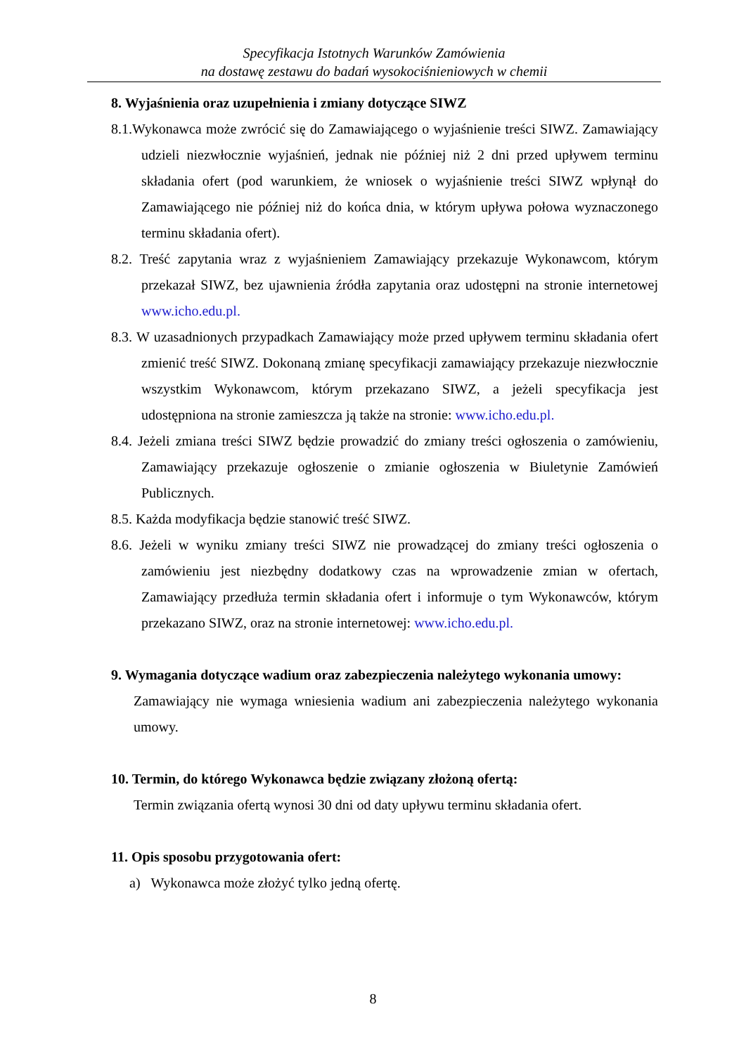Specyfikacja Istotnych Warunków Zamówienia
na dostawę zestawu do badań wysokociśnieniowych w chemii
8. Wyjaśnienia oraz uzupełnienia i zmiany dotyczące SIWZ
8.1.Wykonawca może zwrócić się do Zamawiającego o wyjaśnienie treści SIWZ. Zamawiający udzieli niezwłocznie wyjaśnień, jednak nie później niż 2 dni przed upływem terminu składania ofert (pod warunkiem, że wniosek o wyjaśnienie treści SIWZ wpłynął do Zamawiającego nie później niż do końca dnia, w którym upływa połowa wyznaczonego terminu składania ofert).
8.2. Treść zapytania wraz z wyjaśnieniem Zamawiający przekazuje Wykonawcom, którym przekazał SIWZ, bez ujawnienia źródła zapytania oraz udostępni na stronie internetowej www.icho.edu.pl.
8.3. W uzasadnionych przypadkach Zamawiający może przed upływem terminu składania ofert zmienić treść SIWZ. Dokonaną zmianę specyfikacji zamawiający przekazuje niezwłocznie wszystkim Wykonawcom, którym przekazano SIWZ, a jeżeli specyfikacja jest udostępniona na stronie zamieszcza ją także na stronie: www.icho.edu.pl.
8.4. Jeżeli zmiana treści SIWZ będzie prowadzić do zmiany treści ogłoszenia o zamówieniu, Zamawiający przekazuje ogłoszenie o zmianie ogłoszenia w Biuletynie Zamówień Publicznych.
8.5. Każda modyfikacja będzie stanowić treść SIWZ.
8.6. Jeżeli w wyniku zmiany treści SIWZ nie prowadzącej do zmiany treści ogłoszenia o zamówieniu jest niezbędny dodatkowy czas na wprowadzenie zmian w ofertach, Zamawiający przedłuża termin składania ofert i informuje o tym Wykonawców, którym przekazano SIWZ, oraz na stronie internetowej: www.icho.edu.pl.
9. Wymagania dotyczące wadium oraz zabezpieczenia należytego wykonania umowy:
Zamawiający nie wymaga wniesienia wadium ani zabezpieczenia należytego wykonania umowy.
10. Termin, do którego Wykonawca będzie związany złożoną ofertą:
Termin związania ofertą wynosi 30 dni od daty upływu terminu składania ofert.
11. Opis sposobu przygotowania ofert:
a) Wykonawca może złożyć tylko jedną ofertę.
8